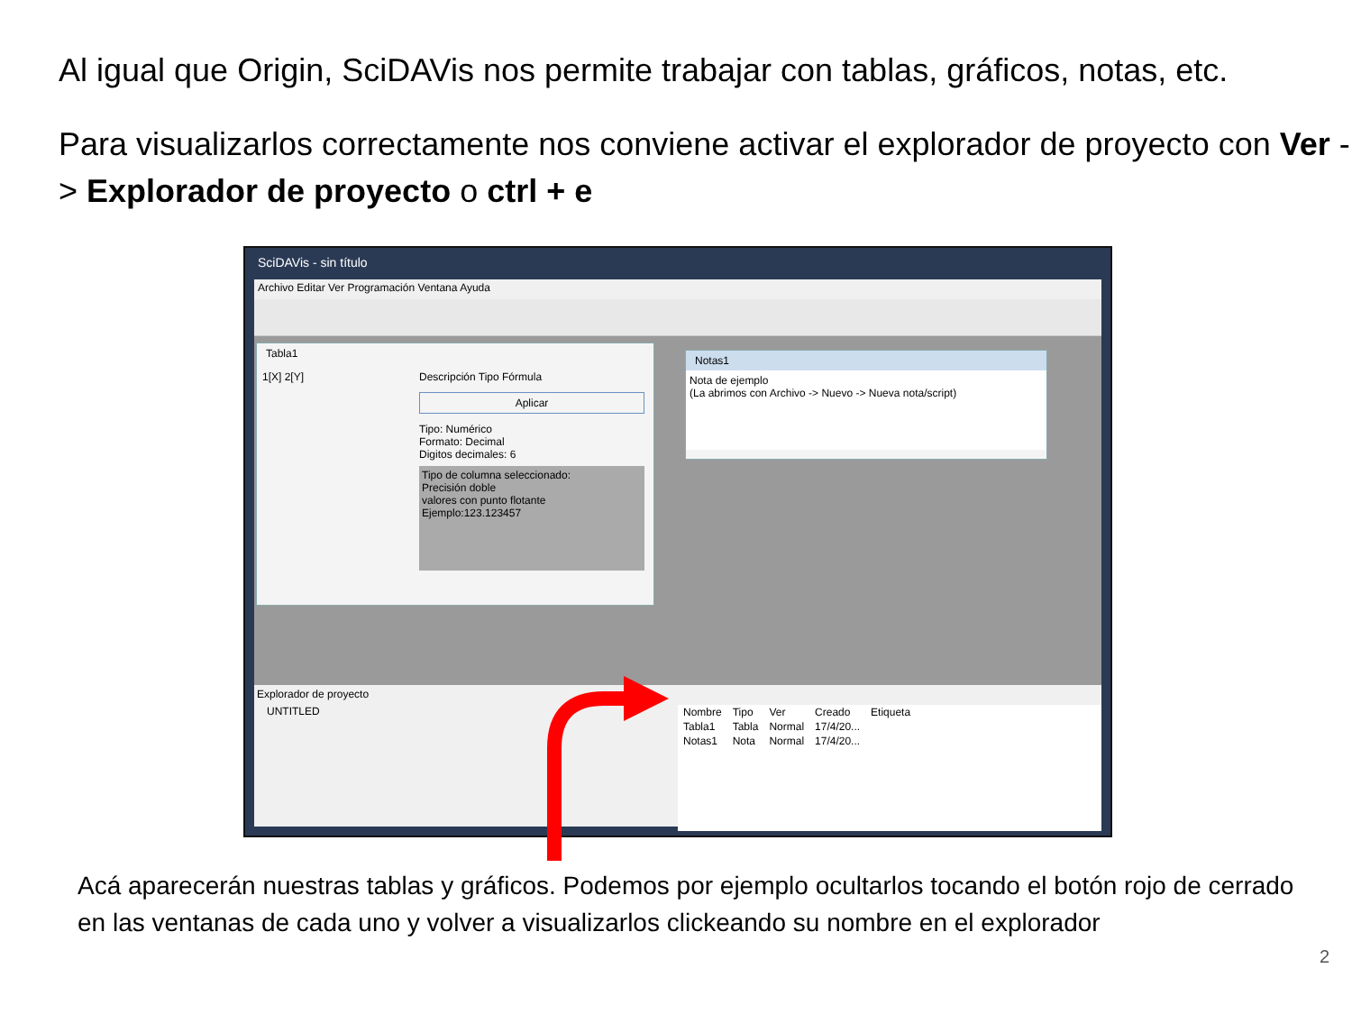Al igual que Origin, SciDAVis nos permite trabajar con tablas, gráficos, notas, etc.
Para visualizarlos correctamente nos conviene activar el explorador de proyecto con Ver -> Explorador de proyecto o ctrl + e
SciDAVis - sin título
Archivo Editar Ver Programación Ventana Ayuda
Tabla1
1[X] 2[Y]
Descripción Tipo Fórmula
Aplicar
Tipo: Numérico
Formato: Decimal
Digitos decimales: 6
Tipo de columna seleccionado:
Precisión doble
valores con punto flotante
Ejemplo:123.123457
Notas1
Nota de ejemplo
(La abrimos con Archivo -> Nuevo -> Nueva nota/script)
Explorador de proyecto
UNTITLED
| Nombre | Tipo | Ver | Creado | Etiqueta |
| --- | --- | --- | --- | --- |
| Tabla1 | Tabla | Normal | 17/4/20... | |
| Notas1 | Nota | Normal | 17/4/20... | |
Acá aparecerán nuestras tablas y gráficos. Podemos por ejemplo ocultarlos tocando el botón rojo de cerrado en las ventanas de cada uno y volver a visualizarlos clickeando su nombre en el explorador
2